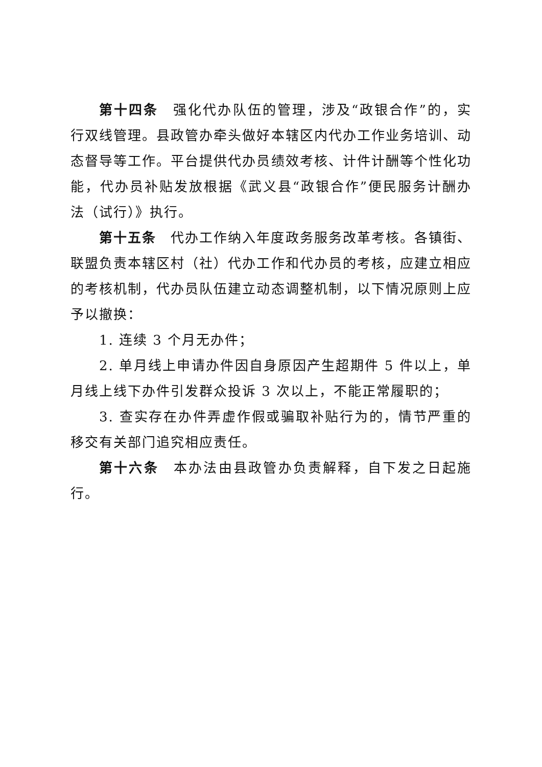第十四条　强化代办队伍的管理，涉及“政银合作”的，实行双线管理。县政管办牵头做好本辖区内代办工作业务培训、动态督导等工作。平台提供代办员绩效考核、计件计酬等个性化功能，代办员补贴发放根据《武义县“政银合作”便民服务计酬办法（试行）》执行。
第十五条　代办工作纳入年度政务服务改革考核。各镇街、联盟负责本辖区村（社）代办工作和代办员的考核，应建立相应的考核机制，代办员队伍建立动态调整机制，以下情况原则上应予以撤换：
1. 连续 3 个月无办件；
2. 单月线上申请办件因自身原因产生超期件 5 件以上，单月线上线下办件引发群众投诉 3 次以上，不能正常履职的；
3. 查实存在办件弄虚作假或骗取补贴行为的，情节严重的移交有关部门追究相应责任。
第十六条　本办法由县政管办负责解释，自下发之日起施行。